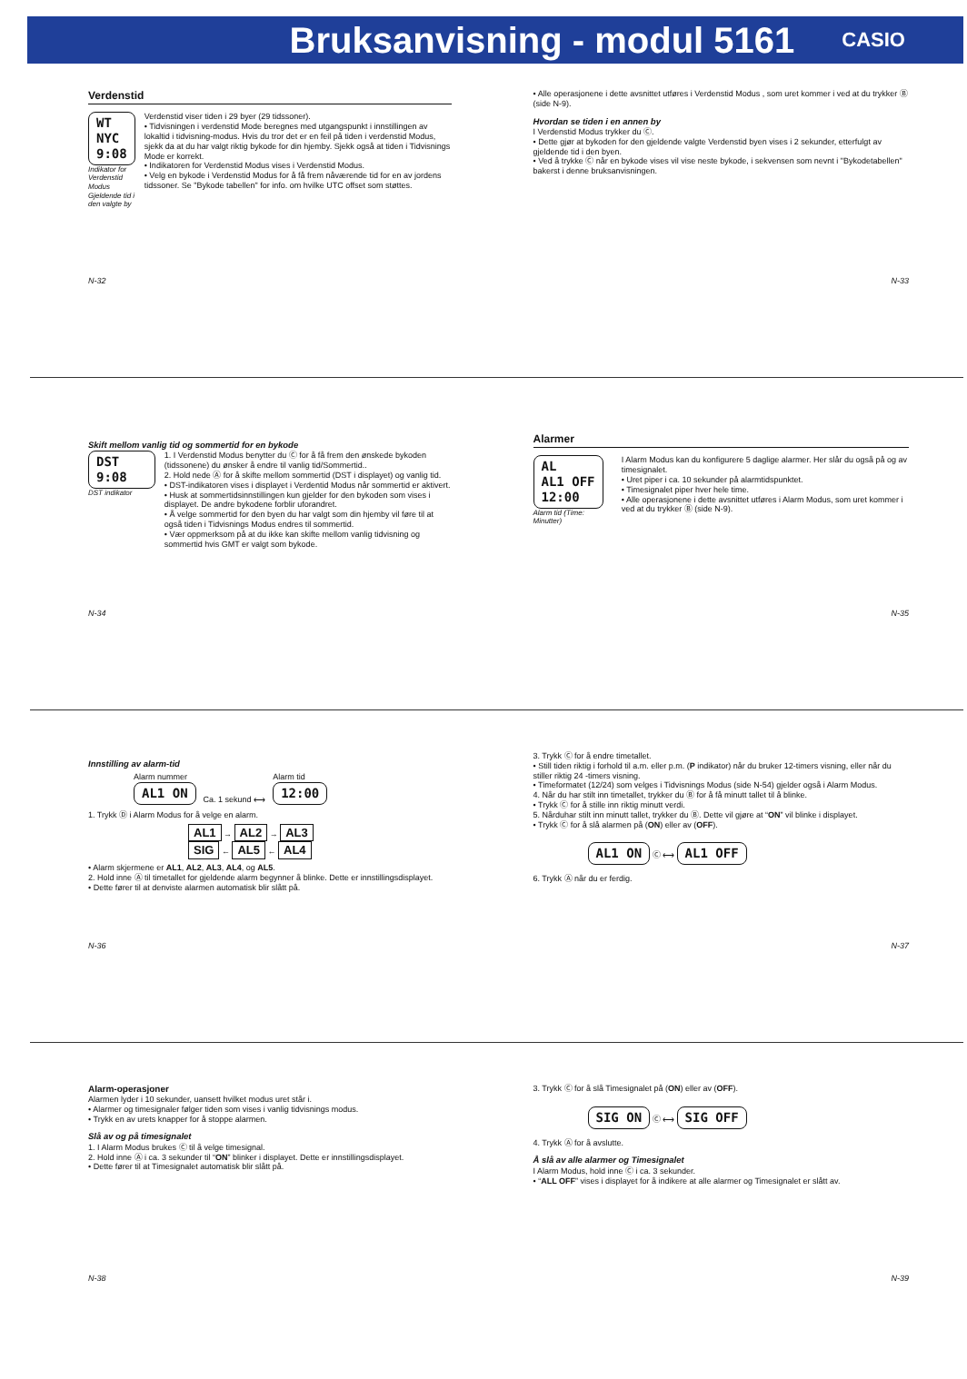Bruksanvisning - modul 5161
CASIO
Verdenstid
WT
NYC
9:08
Indikator for Verdenstid Modus
Gjeldende tid i den valgte by
Verdenstid viser tiden i 29 byer (29 tidssoner).
• Tidvisningen i verdenstid Mode beregnes med utgangspunkt i innstillingen av lokaltid i tidvisning-modus. Hvis du tror det er en feil på tiden i verdenstid Modus, sjekk da at du har valgt riktig bykode for din hjemby. Sjekk også at tiden i Tidvisnings Mode er korrekt.
• Indikatoren for Verdenstid Modus vises i Verdenstid Modus.
• Velg en bykode i Verdenstid Modus for å få frem nåværende tid for en av jordens tidssoner. Se "Bykode tabellen" for info. om hvilke UTC offset som støttes.
N-32
• Alle operasjonene i dette avsnittet utføres i Verdenstid Modus , som uret kommer i ved at du trykker Ⓑ (side N-9).
Hvordan se tiden i en annen by
I Verdenstid Modus trykker du Ⓒ.
• Dette gjør at bykoden for den gjeldende valgte Verdenstid byen vises i 2 sekunder, etterfulgt av gjeldende tid i den byen.
• Ved å trykke Ⓒ når en bykode vises vil vise neste bykode, i sekvensen som nevnt i "Bykodetabellen" bakerst i denne bruksanvisningen.
N-33
Skift mellom vanlig tid og sommertid for en bykode
DST 9:08
DST indikator
1. I Verdenstid Modus benytter du Ⓒ for å få frem den ønskede bykoden (tidssonene) du ønsker å endre til vanlig tid/Sommertid..
2. Hold nede Ⓐ for å skifte mellom sommertid (DST i displayet) og vanlig tid.
• DST-indikatoren vises i displayet i Verdentid Modus når sommertid er aktivert.
• Husk at sommertidsinnstillingen kun gjelder for den bykoden som vises i displayet. De andre bykodene forblir uforandret.
• Å velge sommertid for den byen du har valgt som din hjemby vil føre til at også tiden i Tidvisnings Modus endres til sommertid.
• Vær oppmerksom på at du ikke kan skifte mellom vanlig tidvisning og sommertid hvis GMT er valgt som bykode.
N-34
Alarmer
AL
AL1 OFF
12:00
Alarm tid (Time: Minutter)
I Alarm Modus kan du konfigurere 5 daglige alarmer. Her slår du også på og av timesignalet.
• Uret piper i ca. 10 sekunder på alarmtidspunktet.
• Timesignalet piper hver hele time.
• Alle operasjonene i dette avsnittet utføres i Alarm Modus, som uret kommer i ved at du trykker Ⓑ (side N-9).
N-35
Innstilling av alarm-tid
Alarm nummer
AL1 ON
Ca. 1 sekund ⟷
Alarm tid
12:00
1. Trykk Ⓓ i Alarm Modus for å velge en alarm.
AL1 → AL2 → AL3
SIG ← AL5 ← AL4
• Alarm skjermene er AL1, AL2, AL3, AL4, og AL5.
2. Hold inne Ⓐ til timetallet for gjeldende alarm begynner å blinke. Dette er innstillingsdisplayet.
• Dette fører til at denviste alarmen automatisk blir slått på.
N-36
3. Trykk Ⓒ for å endre timetallet.
• Still tiden riktig i forhold til a.m. eller p.m. (P indikator) når du bruker 12-timers visning, eller når du stiller riktig 24 -timers visning.
• Timeformatet (12/24) som velges i Tidvisnings Modus (side N-54) gjelder også i Alarm Modus.
4. Når du har stilt inn timetallet, trykker du Ⓑ for å få minutt tallet til å blinke.
• Trykk Ⓒ for å stille inn riktig minutt verdi.
5. Nårduhar stilt inn minutt tallet, trykker du Ⓑ. Dette vil gjøre at “ON” vil blinke i displayet.
• Trykk Ⓒ for å slå alarmen på (ON) eller av (OFF).
AL1 ON Ⓒ ⟷ AL1 OFF
6. Trykk Ⓐ når du er ferdig.
N-37
Alarm-operasjoner
Alarmen lyder i 10 sekunder, uansett hvilket modus uret står i.
• Alarmer og timesignaler følger tiden som vises i vanlig tidvisnings modus.
• Trykk en av urets knapper for å stoppe alarmen.
Slå av og på timesignalet
1. I Alarm Modus brukes Ⓒ til å velge timesignal.
2. Hold inne Ⓐ i ca. 3 sekunder til “ON” blinker i displayet. Dette er innstillingsdisplayet.
• Dette fører til at Timesignalet automatisk blir slått på.
N-38
3. Trykk Ⓒ for å slå Timesignalet på (ON) eller av (OFF).
SIG ON Ⓒ ⟷ SIG OFF
4. Trykk Ⓐ for å avslutte.
Å slå av alle alarmer og Timesignalet
I Alarm Modus, hold inne Ⓒ i ca. 3 sekunder.
• “ALL OFF” vises i displayet for å indikere at alle alarmer og Timesignalet er slått av.
N-39